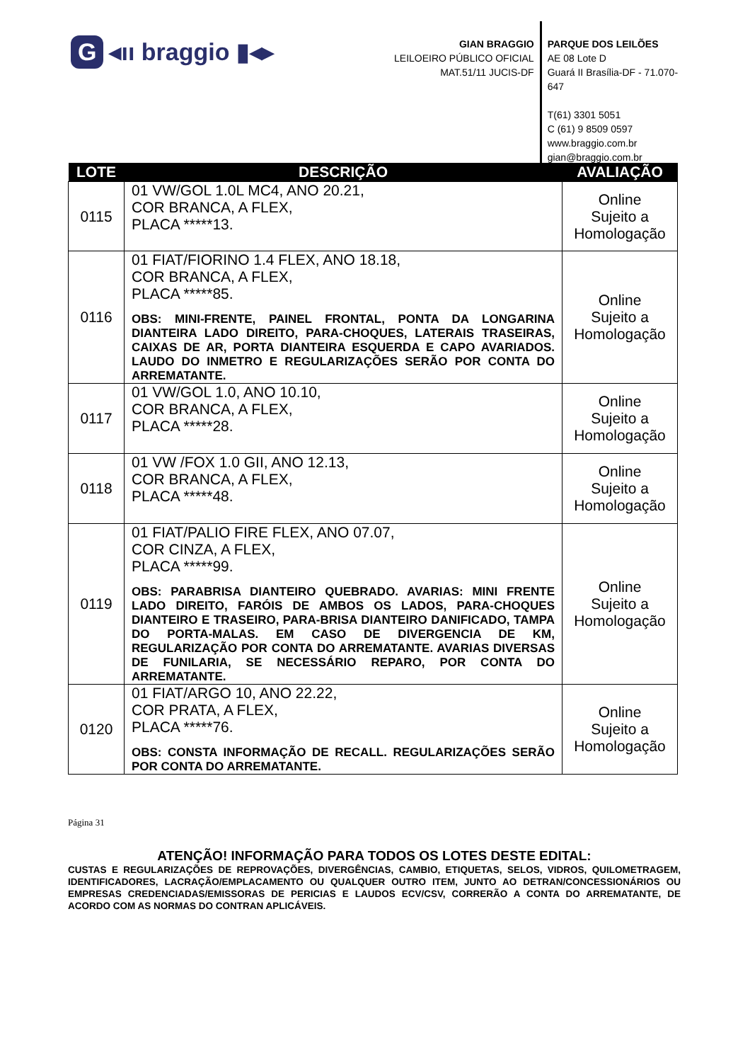G ◂ıı braggio ▮◂▸
GIAN BRAGGIO
LEILOEIRO PÚBLICO OFICIAL
MAT.51/11 JUCIS-DF
PARQUE DOS LEILÕES
AE 08 Lote D
Guará II Brasília-DF - 71.070-647
T(61) 3301 5051
C (61) 9 8509 0597
www.braggio.com.br
gian@braggio.com.br
| LOTE | DESCRIÇÃO | AVALIAÇÃO |
| --- | --- | --- |
| 0115 | 01 VW/GOL 1.0L MC4, ANO 20.21, COR BRANCA, A FLEX, PLACA *****13. | Online Sujeito a Homologação |
| 0116 | 01 FIAT/FIORINO 1.4 FLEX, ANO 18.18, COR BRANCA, A FLEX, PLACA *****85. OBS: MINI-FRENTE, PAINEL FRONTAL, PONTA DA LONGARINA DIANTEIRA LADO DIREITO, PARA-CHOQUES, LATERAIS TRASEIRAS, CAIXAS DE AR, PORTA DIANTEIRA ESQUERDA E CAPO AVARIADOS. LAUDO DO INMETRO E REGULARIZAÇÕES SERÃO POR CONTA DO ARREMATANTE. | Online Sujeito a Homologação |
| 0117 | 01 VW/GOL 1.0, ANO 10.10, COR BRANCA, A FLEX, PLACA *****28. | Online Sujeito a Homologação |
| 0118 | 01 VW /FOX 1.0 GII, ANO 12.13, COR BRANCA, A FLEX, PLACA *****48. | Online Sujeito a Homologação |
| 0119 | 01 FIAT/PALIO FIRE FLEX, ANO 07.07, COR CINZA, A FLEX, PLACA *****99. OBS: PARABRISA DIANTEIRO QUEBRADO. AVARIAS: MINI FRENTE LADO DIREITO, FARÓIS DE AMBOS OS LADOS, PARA-CHOQUES DIANTEIRO E TRASEIRO, PARA-BRISA DIANTEIRO DANIFICADO, TAMPA DO PORTA-MALAS. EM CASO DE DIVERGENCIA DE KM, REGULARIZAÇÃO POR CONTA DO ARREMATANTE. AVARIAS DIVERSAS DE FUNILARIA, SE NECESSÁRIO REPARO, POR CONTA DO ARREMATANTE. | Online Sujeito a Homologação |
| 0120 | 01 FIAT/ARGO 10, ANO 22.22, COR PRATA, A FLEX, PLACA *****76. OBS: CONSTA INFORMAÇÃO DE RECALL. REGULARIZAÇÕES SERÃO POR CONTA DO ARREMATANTE. | Online Sujeito a Homologação |
Página 31
ATENÇÃO! INFORMAÇÃO PARA TODOS OS LOTES DESTE EDITAL:
CUSTAS E REGULARIZAÇÕES DE REPROVAÇÕES, DIVERGÊNCIAS, CAMBIO, ETIQUETAS, SELOS, VIDROS, QUILOMETRAGEM, IDENTIFICADORES, LACRAÇÃO/EMPLACAMENTO OU QUALQUER OUTRO ITEM, JUNTO AO DETRAN/CONCESSIONÁRIOS OU EMPRESAS CREDENCIADAS/EMISSORAS DE PERICIAS E LAUDOS ECV/CSV, CORRERÃO A CONTA DO ARREMATANTE, DE ACORDO COM AS NORMAS DO CONTRAN APLICÁVEIS.